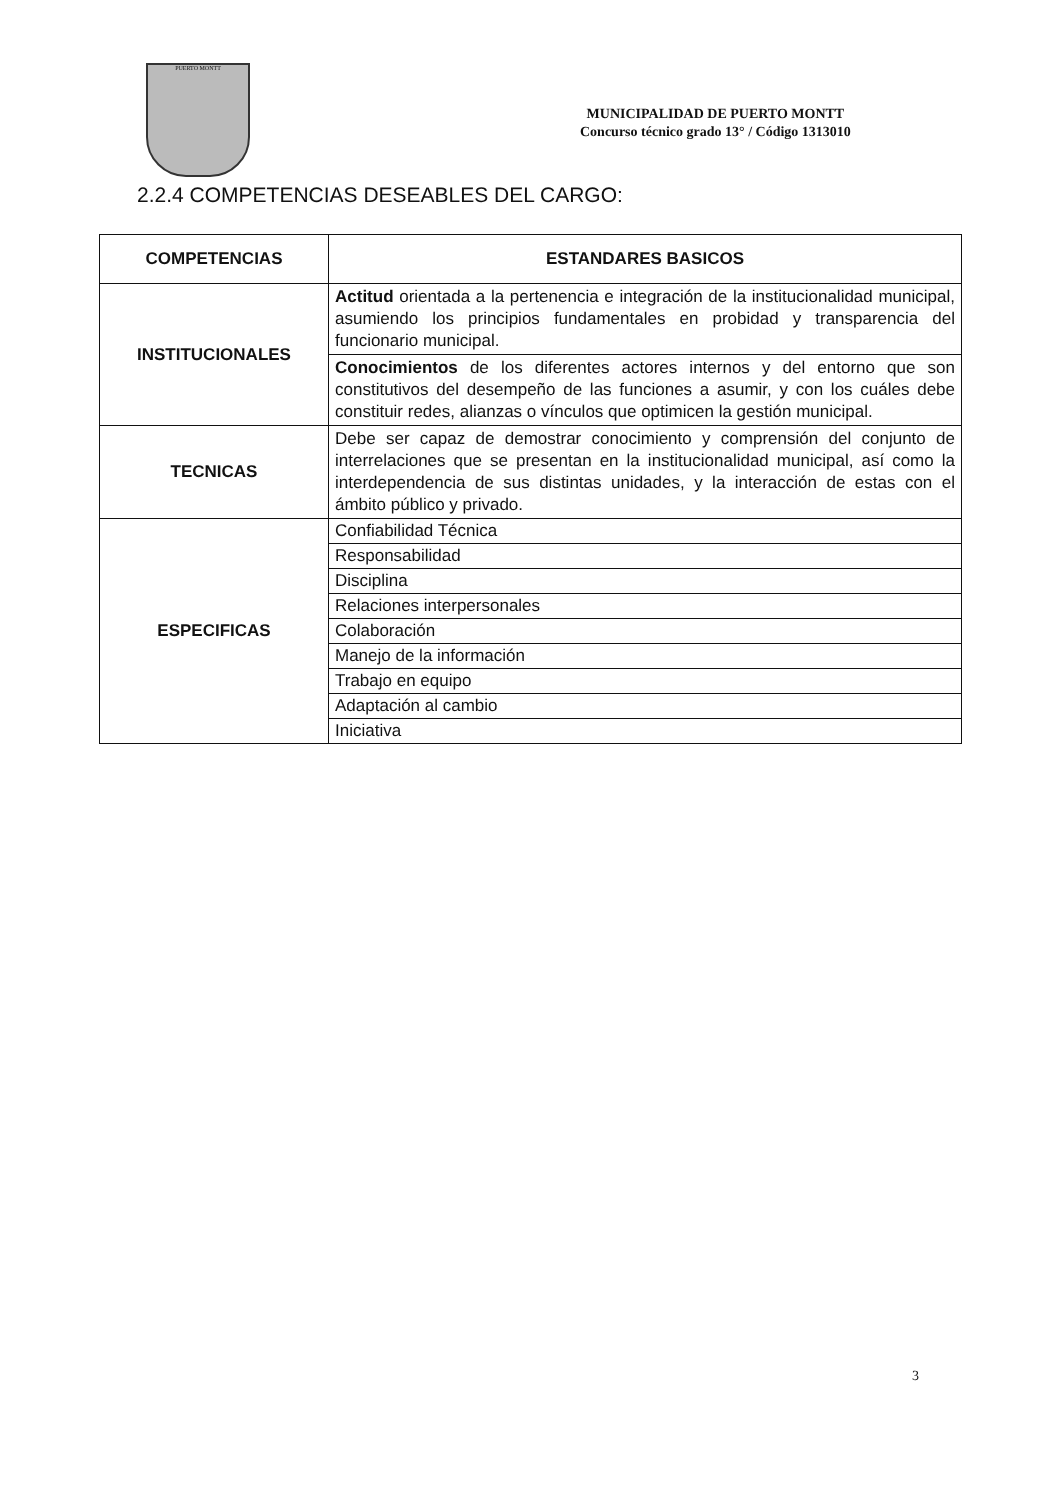PUERTO MONTT
MUNICIPALIDAD DE PUERTO MONTT
Concurso técnico grado 13° / Código 1313010
2.2.4 COMPETENCIAS DESEABLES DEL CARGO:
| COMPETENCIAS | ESTANDARES BASICOS |
| --- | --- |
| INSTITUCIONALES | Actitud orientada a la pertenencia e integración de la institucionalidad municipal, asumiendo los principios fundamentales en probidad y transparencia del funcionario municipal. |
| | Conocimientos de los diferentes actores internos y del entorno que son constitutivos del desempeño de las funciones a asumir, y con los cuáles debe constituir redes, alianzas o vínculos que optimicen la gestión municipal. |
| TECNICAS | Debe ser capaz de demostrar conocimiento y comprensión del conjunto de interrelaciones que se presentan en la institucionalidad municipal, así como la interdependencia de sus distintas unidades, y la interacción de estas con el ámbito público y privado. |
| ESPECIFICAS | Confiabilidad Técnica |
| | Responsabilidad |
| | Disciplina |
| | Relaciones interpersonales |
| | Colaboración |
| | Manejo de la información |
| | Trabajo en equipo |
| | Adaptación al cambio |
| | Iniciativa |
3